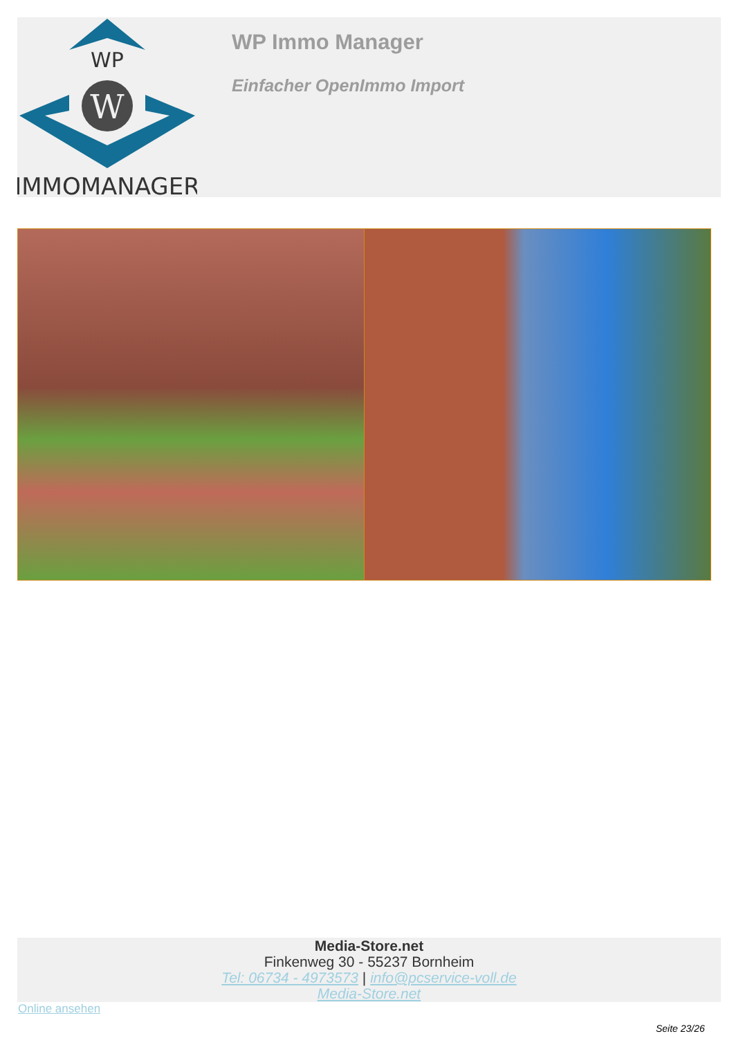WP
W
IMMOMANAGER
WP Immo Manager
Einfacher OpenImmo Import
Media-Store.net
Finkenweg 30 - 55237 Bornheim
Tel: 06734 - 4973573 | info@pcservice-voll.de
Media-Store.net
Online ansehen
Seite 23/26